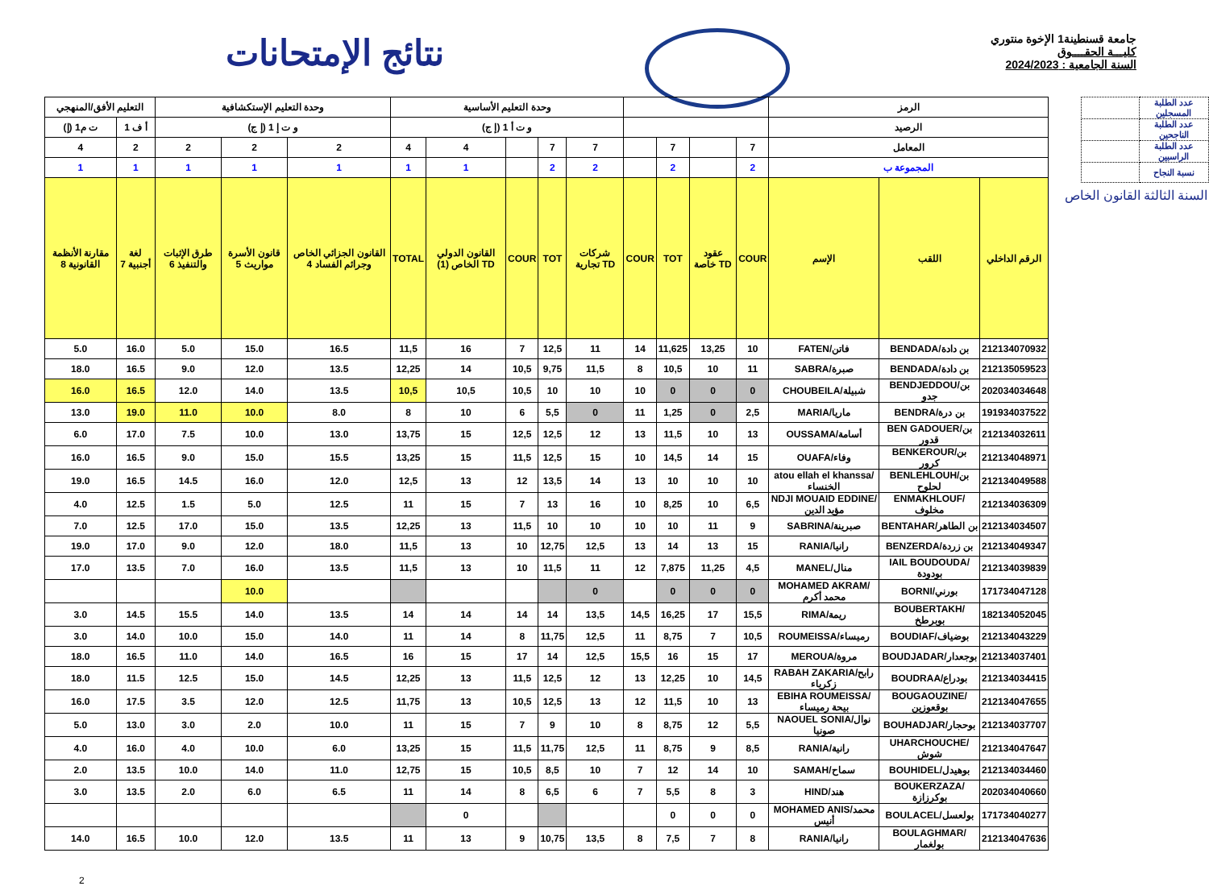نتائج الإمتحانات
جامعة قسنطينة1 الإخوة منتوري
كليـــة الحقــــوق
السنة الجامعية : 2024/2023
| التعليم الأفق/المنهجي | | وحدة التعليم الإستكشافية | | | وحدة التعليم الأساسية | | | | | | | | | الرمز | | |
| --- | --- | --- | --- | --- | --- | --- | --- | --- | --- | --- | --- | --- | --- | --- | --- | --- |
| ت م1 (إ) | أ ف 1 | و ت إ 1 (إ ج) | | | و ت أ 1 (إ ج) | | | | | | | | | الرصيد | | |
| 4 | 2 | 2 | 2 | 2 | 4 | 4 | | 7 | 7 | | 7 | | 7 | المعامل | | |
| 1 | 1 | 1 | 1 | 1 | 1 | 1 | | 2 | 2 | | 2 | | 2 | المجموعة ب | | |
| مقارنة الأنظمة القانونية 8 | لغة أجنبية 7 | طرق الإثبات والتنفيذ 6 | قانون الأسرة مواريث 5 | القانون الجزائي الخاص وجرائم الفساد 4 | TOTAL | القانون الدولي الخاص (1) TD | COUR | TOT | شركات تجارية TD | COUR | TOT | عقود خاصة TD | COUR | الإسم | اللقب | الرقم الداخلي |
| 5.0 | 16.0 | 5.0 | 15.0 | 16.5 | 11,5 | 16 | 7 | 12,5 | 11 | 14 | 11,625 | 13,25 | 10 | FATEN/فاتن | BENDADA/بن دادة | 212134070932 |
| 18.0 | 16.5 | 9.0 | 12.0 | 13.5 | 12,25 | 14 | 10,5 | 9,75 | 11,5 | 8 | 10,5 | 10 | 11 | SABRA/صبرة | BENDADA/بن دادة | 212135059523 |
| 16.0 | 16.5 | 12.0 | 14.0 | 13.5 | 10,5 | 10,5 | 10,5 | 10 | 10 | 10 | 0 | 0 | 0 | CHOUBEILA/شبيلة | BENDJEDDOU/بن جدو | 202034034648 |
| 13.0 | 19.0 | 11.0 | 10.0 | 8.0 | 8 | 10 | 6 | 5,5 | 0 | 11 | 1,25 | 0 | 2,5 | MARIA/ماريا | BENDRA/بن درة | 191934037522 |
| 6.0 | 17.0 | 7.5 | 10.0 | 13.0 | 13,75 | 15 | 12,5 | 12,5 | 12 | 13 | 11,5 | 10 | 13 | OUSSAMA/أسامة | BEN GADOUER/بن قدور | 212134032611 |
| 16.0 | 16.5 | 9.0 | 15.0 | 15.5 | 13,25 | 15 | 11,5 | 12,5 | 15 | 10 | 14,5 | 14 | 15 | OUAFA/وفاء | BENKEROUR/بن كرور | 212134048971 |
| 19.0 | 16.5 | 14.5 | 16.0 | 12.0 | 12,5 | 13 | 12 | 13,5 | 14 | 13 | 10 | 10 | 10 | atou ellah el khanssa/الخنساء | BENLEHLOUH/بن لحلوح | 212134049588 |
| 4.0 | 12.5 | 1.5 | 5.0 | 12.5 | 11 | 15 | 7 | 13 | 16 | 10 | 8,25 | 10 | 6,5 | NDJI MOUAID EDDINE/مؤيد الدين | ENMAKHLOUF/مخلوف | 212134036309 |
| 7.0 | 12.5 | 17.0 | 15.0 | 13.5 | 12,25 | 13 | 11,5 | 10 | 10 | 10 | 10 | 11 | 9 | SABRINA/صبرينة | BENTAHAR/بن الطاهر | 212134034507 |
| 19.0 | 17.0 | 9.0 | 12.0 | 18.0 | 11,5 | 13 | 10 | 12,75 | 12,5 | 13 | 14 | 13 | 15 | RANIA/رانيا | BENZERDA/بن زردة | 212134049347 |
| 17.0 | 13.5 | 7.0 | 16.0 | 13.5 | 11,5 | 13 | 10 | 11,5 | 11 | 12 | 7,875 | 11,25 | 4,5 | MANEL/منال | IAIL BOUDOUDA/بودودة | 212134039839 |
| | | | 10.0 | | | | | | 0 | | 0 | 0 | 0 | MOHAMED AKRAM/محمد أكرم | BORNI/بورني | 171734047128 |
| 3.0 | 14.5 | 15.5 | 14.0 | 13.5 | 14 | 14 | 14 | 14 | 13,5 | 14,5 | 16,25 | 17 | 15,5 | RIMA/ريمة | BOUBERTAKH/بوبرطخ | 182134052045 |
| 3.0 | 14.0 | 10.0 | 15.0 | 14.0 | 11 | 14 | 8 | 11,75 | 12,5 | 11 | 8,75 | 7 | 10,5 | ROUMEISSA/رميساء | BOUDIAF/بوضياف | 212134043229 |
| 18.0 | 16.5 | 11.0 | 14.0 | 16.5 | 16 | 15 | 17 | 14 | 12,5 | 15,5 | 16 | 15 | 17 | MEROUA/مروة | BOUDJADAR/بوجعدار | 212134037401 |
| 18.0 | 11.5 | 12.5 | 15.0 | 14.5 | 12,25 | 13 | 11,5 | 12,5 | 12 | 13 | 12,25 | 10 | 14,5 | RABAH ZAKARIA/رابح زكرياء | BOUDRAA/بودراع | 212134034415 |
| 16.0 | 17.5 | 3.5 | 12.0 | 12.5 | 11,75 | 13 | 10,5 | 12,5 | 13 | 12 | 11,5 | 10 | 13 | EBIHA ROUMEISSA/بيحة رميساء | BOUGAOUZINE/بوقعوزين | 212134047655 |
| 5.0 | 13.0 | 3.0 | 2.0 | 10.0 | 11 | 15 | 7 | 9 | 10 | 8 | 8,75 | 12 | 5,5 | NAOUEL SONIA/نوال صونيا | BOUHADJAR/بوحجار | 212134037707 |
| 4.0 | 16.0 | 4.0 | 10.0 | 6.0 | 13,25 | 15 | 11,5 | 11,75 | 12,5 | 11 | 8,75 | 9 | 8,5 | RANIA/رانية | UHARCHOUCHE/شوش | 212134047647 |
| 2.0 | 13.5 | 10.0 | 14.0 | 11.0 | 12,75 | 15 | 10,5 | 8,5 | 10 | 7 | 12 | 14 | 10 | SAMAH/سماح | BOUHIDEL/بوهيدل | 212134034460 |
| 3.0 | 13.5 | 2.0 | 6.0 | 6.5 | 11 | 14 | 8 | 6,5 | 6 | 7 | 5,5 | 8 | 3 | HIND/هند | BOUKERZAZA/بوكرزازة | 202034040660 |
| | | | | | | 0 | | | | | 0 | 0 | 0 | MOHAMED ANIS/محمد أنيس | BOULACEL/بولعسل | 171734040277 |
| 14.0 | 16.5 | 10.0 | 12.0 | 13.5 | 11 | 13 | 9 | 10,75 | 13,5 | 8 | 7,5 | 7 | 8 | RANIA/رانيا | BOULAGHMAR/بولغمار | 212134047636 |
| | عدد الطلبة المسجلين |
| | عدد الطلبة الناجحين |
| | عدد الطلبة الراسبين |
| | نسبة النجاح |
السنة الثالثة القانون الخاص
2